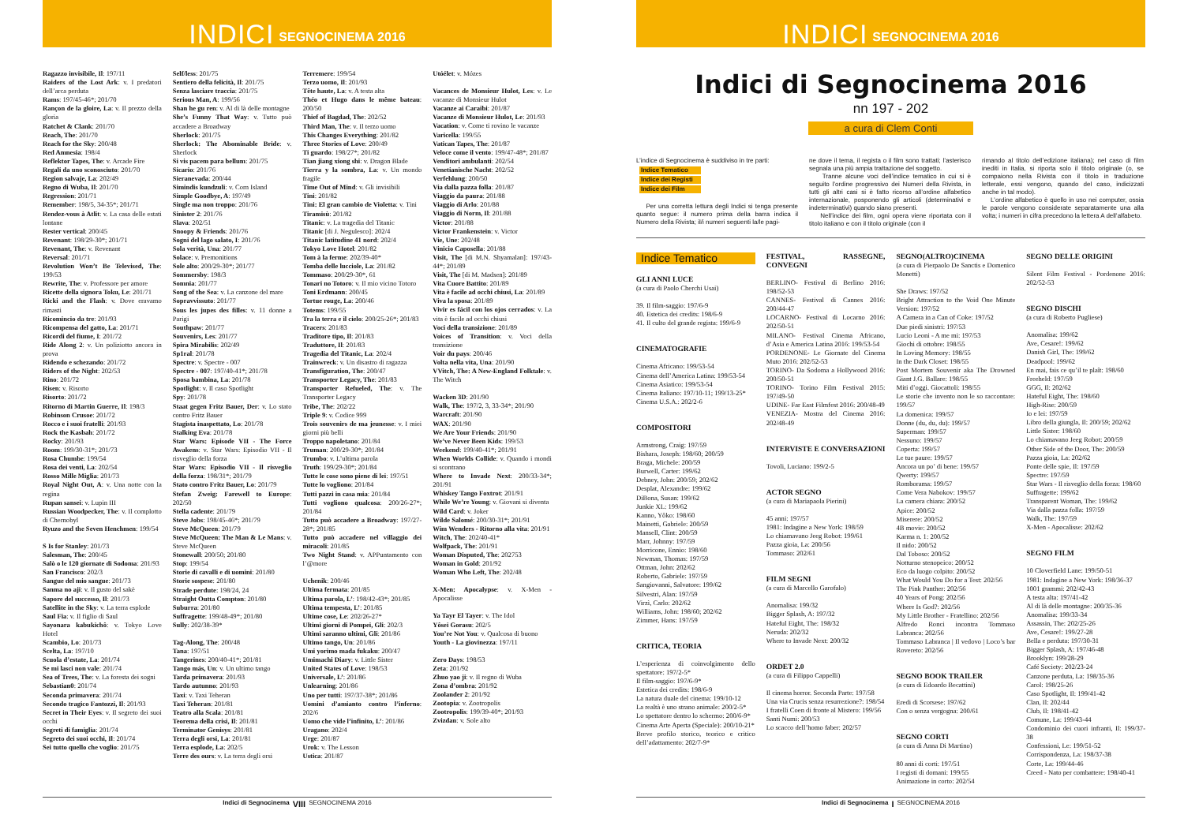INDICI SEGNOCINEMA 2016
Ragazzo invisibile, Il: 197/11
Raiders of the Lost Ark: v. I predatori dell’arca perduta
Rams: 197/45-46*; 201/70
Rançon de la gloire, La: v. Il prezzo della gloria
Ratchet & Clank: 201/70
Reach, The: 201/70
Reach for the Sky: 200/48
Red Amnesia: 198/4
Reflektor Tapes, The: v. Arcade Fire
Regali da uno sconosciuto: 201/70
Region salvaje, La: 202/49
Regno di Wuba, Il: 201/70
Regression: 201/71
Remember: 198/5, 34-35*; 201/71
Rendez-vous à Atlit: v. La casa delle estati lontane
Rester vertical: 200/45
Revenant: 198/29-30*; 201/71
Revenant, The: v. Revenant
Reversal: 201/71
Revolution Won’t Be Televised, The: 199/53
Rewrite, The: v. Professore per amore
Ricette della signora Toku, Le: 201/71
Ricki and the Flash: v. Dove eravamo rimasti
Ricomincio da tre: 201/93
Ricompensa del gatto, La: 201/71
Ricordi del fiume, I: 201/72
Ride Along 2: v. Un poliziotto ancora in prova
Ridendo e schezando: 201/72
Riders of the Night: 202/53
Rino: 201/72
Risen: v. Risorto
Risorto: 201/72
Ritorno di Martin Guerre, Il: 198/3
Robinson Crusoe: 201/72
Rocco e i suoi fratelli: 201/93
Rock the Kasbah: 201/72
Rocky: 201/93
Room: 199/30-31*; 201/73
Rosa Chumbe: 199/54
Rosa dei venti, La: 202/54
Rosso Mille Miglia: 201/73
Royal Night Out, A: v. Una notte con la regina
Rupan sansei: v. Lupin III
Russian Woodpecker, The: v. Il complotto di Chernobyl
Ryuzo and the Seven Henchmen: 199/54
S Is for Stanley: 201/73
Salesman, The: 200/45
Salò o le 120 giornate di Sodoma: 201/93
San Francisco: 202/3
Sangue del mio sangue: 201/73
Sanma no aji: v. Il gusto del sakè
Sapore del successo, Il: 201/73
Satellite in the Sky: v. La terra esplode
Saul Fia: v. Il figlio di Saul
Sayonara kabukichô: v. Tokyo Love Hotel
Scambio, Lo: 201/73
Scelta, La: 197/10
Scuola d’estate, La: 201/74
Se mi lasci non vale: 201/74
Sea of Trees, The: v. La foresta dei sogni
Sebastian0: 201/74
Seconda primavera: 201/74
Secondo tragico Fantozzi, Il: 201/93
Secret in Their Eyes: v. Il segreto dei suoi occhi
Segreti di famiglia: 201/74
Segreto dei suoi occhi, Il: 201/74
Sei tutto quello che voglio: 201/75
Self/less: 201/75
Sentiero della felicità, Il: 201/75
Senza lasciare traccia: 201/75
Serious Man, A: 199/56
Shan he gu ren: v. Al di là delle montagne
She’s Funny That Way: v. Tutto può accadere a Broadway
Sherlock: 201/75
Sherlock: The Abominable Bride: v. Sherlock
Si vis pacem para bellum: 201/75
Sicario: 201/76
Sieranevada: 200/44
Simindis kundzuli: v. Corn Island
Simple Goodbye, A: 197/49
Single ma non troppo: 201/76
Sinister 2: 201/76
Slava: 202/51
Snoopy & Friends: 201/76
Sogni del lago salato, I: 201/76
Sola verità, Una: 201/77
Solace: v. Premonitions
Sole alto: 200/29-30*; 201/77
Sommersby: 198/3
Somnia: 201/77
Song of the Sea: v. La canzone del mare
Sopravvissuto: 201/77
Sous les jupes des filles: v. 11 donne a Parigi
Southpaw: 201/77
Souvenirs, Les: 201/77
Spira Mirabilis: 202/49
Sp1ral: 201/78
Spectre: v. Spectre - 007
Spectre - 007: 197/40-41*; 201/78
Sposa bambina, La: 201/78
Spotlight: v. Il caso Spotlight
Spy: 201/78
Staat gegen Fritz Bauer, Der: v. Lo stato contro Fritz Bauer
Stagista inaspettato, Lo: 201/78
Stalking Eva: 201/78
Star Wars: Episode VII - The Force Awakens: v. Star Wars: Episodio VII - Il risveglio della forza
Star Wars: Episodio VII - Il risveglio della forza: 198/31*; 201/79
Stato contro Fritz Bauer, Lo: 201/79
Stefan Zweig: Farewell to Europe: 202/50
Stella cadente: 201/79
Steve Jobs: 198/45-46*; 201/79
Steve McQueen: 201/79
Steve McQueen: The Man & Le Mans: v. Steve McQueen
Stonewall: 200/50; 201/80
Stop: 199/54
Storie di cavalli e di uomini: 201/80
Storie sospese: 201/80
Strade perdute: 198/24, 24
Straight Outta Compton: 201/80
Suburra: 201/80
Suffragette: 199/48-49*; 201/80
Sully: 202/38-39*
Tag-Along, The: 200/48
Tana: 197/51
Tangerines: 200/40-41*; 201/81
Tango más, Un: v. Un ultimo tango
Tarda primavera: 201/93
Tardo autunno: 201/93
Taxi: v. Taxi Teheran
Taxi Teheran: 201/81
Teatro alla Scala: 201/81
Teorema della crisi, Il: 201/81
Terminator Genisys: 201/81
Terra degli orsi, La: 201/81
Terra esplode, La: 202/5
Terre des ours: v. La terra degli orsi
Terremere: 199/54
Terzo uomo, Il: 201/93
Tête haute, La: v. A testa alta
Théo et Hugo dans le même bateau: 200/50
Thief of Bagdad, The: 202/52
Third Man, The: v. Il terzo uomo
This Changes Everything: 201/82
Three Stories of Love: 200/49
Ti guardo: 198/27*; 201/82
Tian jiang xiong shi: v. Dragon Blade
Tierra y la sombra, La: v. Un mondo fragile
Time Out of Mind: v. Gli invisibili
Tini: 201/82
Tini: El gran cambio de Violetta: v. Tini
Tiramisù: 201/82
Titanic: v. La tragedia del Titanic
Titanic [di J. Negulesco]: 202/4
Titanic latitudine 41 nord: 202/4
Tokyo Love Hotel: 201/82
Tom à la ferme: 202/39-40*
Tomba delle lucciole, La: 201/82
Tommaso: 200/29-30*, 61
Tonari no Totoro: v. Il mio vicino Totoro
Toni Erdmann: 200/45
Tortue rouge, La: 200/46
Totems: 199/55
Tra la terra e il cielo: 200/25-26*; 201/83
Tracers: 201/83
Traditore tipo, Il: 201/83
Traduttore, Il: 201/83
Tragedia del Titanic, La: 202/4
Trainwreck: v. Un disastro di ragazza
Transfiguration, The: 200/47
Transporter Legacy, The: 201/83
Transporter Refueled, The: v. The Transporter Legacy
Tribe, The: 202/22
Triple 9: v. Codice 999
Trois souvenirs de ma jeunesse: v. I miei giorni più belli
Troppo napoletano: 201/84
Truman: 200/29-30*; 201/84
Trumbo: v. L’ultima parola
Truth: 199/29-30*; 201/84
Tutte le cose sono piene di lei: 197/51
Tutte lo vogliono: 201/84
Tutti pazzi in casa mia: 201/84
Tutti vogliono qualcosa: 200/26-27*; 201/84
Tutto può accadere a Broadway: 197/27-28*; 201/85
Tutto può accadere nel villaggio dei miracoli: 201/85
Two Night Stand: v. APPuntamento con l’@more
Uchenik: 200/46
Ultima fermata: 201/85
Ultima parola, L’: 198/42-43*; 201/85
Ultima tempesta, L’: 201/85
Ultime cose, Le: 202/26-27*
Ultimi giorni di Pompei, Gli: 202/3
Ultimi saranno ultimi, Gli: 201/86
Ultimo tango, Un: 201/86
Umi yorimo mada fukaku: 200/47
Umimachi Diary: v. Little Sister
United States of Love: 198/53
Universale, L’: 201/86
Unlearning: 201/86
Uno per tutti: 197/37-38*; 201/86
Uomini d’amianto contro l’inferno: 202/6
Uomo che vide l’infinito, L’: 201/86
Uragano: 202/4
Urge: 201/87
Urok: v. The Lesson
Ustica: 201/87
Utóélet: v. Mózes
Vacances de Monsieur Hulot, Les: v. Le vacanze di Monsieur Hulot
Vacanze ai Caraibi: 201/87
Vacanze di Monsieur Hulot, Le: 201/93
Vacation: v. Come ti rovino le vacanze
Varicella: 199/55
Vatican Tapes, The: 201/87
Veloce come il vento: 199/47-48*; 201/87
Venditori ambulanti: 202/54
Venetianische Nacht: 202/52
Verfehlung: 200/50
Via dalla pazza folla: 201/87
Viaggio da paura: 201/88
Viaggio di Arlo: 201/88
Viaggio di Norm, Il: 201/88
Victor: 201/88
Victor Frankenstein: v. Victor
Vie, Une: 202/48
Vinicio Caposella: 201/88
Visit, The [di M.N. Shyamalan]: 197/43-44*; 201/89
Visit, The [di M. Madsen]: 201/89
Vita Cuore Battito: 201/89
Vita è facile ad occhi chiusi, La: 201/89
Viva la sposa: 201/89
Vivir es fácil con los ojos cerrados: v. La vita è facile ad occhi chiusi
Voci della transizione: 201/89
Voices of Transition: v. Voci della transizione
Voir du pays: 200/46
Volta nella vita, Una: 201/90
VVitch, The: A New-England Folktale: v. The Witch
Wacken 3D: 201/90
Walk, The: 197/2, 3, 33-34*; 201/90
Warcraft: 201/90
WAX: 201/90
We Are Your Friends: 201/90
We’ve Never Been Kids: 199/53
Weekend: 199/40-41*; 201/91
When Worlds Collide: v. Quando i mondi si scontrano
Where to Invade Next: 200/33-34*; 201/91
Whiskey Tango Foxtrot: 201/91
While We’re Young: v. Giovani si diventa
Wild Card: v. Joker
Wilde Salomé: 200/30-31*; 201/91
Wim Wenders - Ritorno alla vita: 201/91
Witch, The: 202/40-41*
Wolfpack, The: 201/91
Woman Disputed, The: 202753
Woman in Gold: 201/92
Woman Who Left, The: 202/48
X-Men: Apocalypse: v. X-Men - Apocalisse
Ya Tayr El Tayer: v. The Idol
Yôsei Gorasu: 202/5
You’re Not You: v. Qualcosa di buono
Youth - La giovinezza: 197/11
Zero Days: 198/53
Zeta: 201/92
Zhuo yao ji: v. Il regno di Wuba
Zona d’ombra: 201/92
Zoolander 2: 201/92
Zootopia: v. Zootropolis
Zootropolis: 199/39-40*; 201/93
Zvizdan: v. Sole alto
Indici di Segnocinema VIII SEGNOCINEMA 2016
INDICI SEGNOCINEMA 2016
Indici di Segnocinema 2016
nn 197 - 202
a cura di Clem Conti
L’indice di Segnocinema è suddiviso in tre parti:
Indice Tematico
Indice dei Registi
Indice dei Film
Per una corretta lettura degli Indici si tenga presente quanto segue: il numero prima della barra indica il Numero della Rivista; il/i numeri seguenti la/le pagi-
ne dove il tema, il regista o il film sono trattati; l’asterisco segnala una più ampia trattazione del soggetto.
Tranne alcune voci dell’indice tematico in cui si è seguito l’ordine progressivo dei Numeri della Rivista, in tutti gli altri casi si è fatto ricorso all’ordine alfabetico internazionale, posponendo gli articoli (determinativi e indeterminativi) quando siano presenti.
Nell’indice dei film, ogni opera viene riportata con il titolo italiano e con il titolo originale (con il
rimando al titolo dell’edizione italiana); nel caso di film inediti in Italia, si riporta solo il titolo originale (o, se compaiono nella Rivista con il titolo in traduzione letterale, essi vengono, quando del caso, indicizzati anche in tal modo).
L’ordine alfabetico è quello in uso nei computer, ossia le parole vengono considerate separatamente una alla volta; i numeri in cifra precedono la lettera A dell’alfabeto.
Indice Tematico
GLI ANNI LUCE
(a cura di Paolo Cherchi Usai)
39. Il film-saggio: 197/6-9
40. Estetica dei credits: 198/6-9
41. Il culto del grande regista: 199/6-9
CINEMATOGRAFIE
Cinema Africano: 199/53-54
Cinema dell’America Latina: 199/53-54
Cinema Asiatico: 199/53-54
Cinema Italiano: 197/10-11; 199/13-25*
Cinema U.S.A.: 202/2-6
COMPOSITORI
Armstrong, Craig: 197/59
Bishara, Joseph: 198/60; 200/59
Braga, Michele: 200/59
Burwell, Carter: 199/62
Debney, John: 200/59; 202/62
Desplat, Alexandre: 199/62
DiBona, Susan: 199/62
Junkie XL: 199/62
Kanno, Yôko: 198/60
Mainetti, Gabriele: 200/59
Mansell, Clint: 200/59
Marr, Johnny: 197/59
Morricone, Ennio: 198/60
Newman, Thomas: 197/59
Ottman, John: 202/62
Roberto, Gabriele: 197/59
Sangiovanni, Salvatore: 199/62
Silvestri, Alan: 197/59
Virzì, Carlo: 202/62
Williams, John: 198/60; 202/62
Zimmer, Hans: 197/59
CRITICA, TEORIA
L’esperienza di coinvolgimento dello spettatore: 197/2-5*
Il film-saggio: 197/6-9*
Estetica dei credits: 198/6-9
La natura duale del cinema: 199/10-12
La realtà è uno strano animale: 200/2-5*
Lo spettatore dentro lo schermo: 200/6-9*
Cinema Arte Aperta (Speciale): 200/10-21*
Breve profilo storico, teorico e critico dell’adattamento: 202/7-9*
FESTIVAL, RASSEGNE, CONVEGNI
BERLINO- Festival di Berlino 2016: 198/52-53
CANNES- Festival di Cannes 2016: 200/44-47
LOCARNO- Festival di Locarno 2016: 202/50-51
MILANO- Festival Cinema Africano, d’Asia e America Latina 2016: 199/53-54
PORDENONE- Le Giornate del Cinema Muto 2016: 202/52-53
TORINO- Da Sodoma a Hollywood 2016: 200/50-51
TORINO- Torino Film Festival 2015: 197/49-50
UDINE- Far East Filmfest 2016: 200/48-49
VENEZIA- Mostra del Cinema 2016: 202/48-49
INTERVISTE E CONVERSAZIONI
Tovoli, Luciano: 199/2-5
ACTOR SEGNO
(a cura di Mariapaola Pierini)
45 anni: 197/57
1981: Indagine a New York: 198/59
Lo chiamavano Jeeg Robot: 199/61
Pazza gioia, La: 200/56
Tommaso: 202/61
FILM SEGNI
(a cura di Marcello Garofalo)
Anomalisa: 199/32
Bigger Splash, A: 197/32
Hateful Eight, The: 198/32
Neruda: 202/32
Where to Invade Next: 200/32
ORDET 2.0
(a cura di Filippo Cappelli)
Il cinema horror. Seconda Parte: 197/58
Una via Crucis senza resurrezione?: 198/54
I fratelli Coen di fronte al Mistero: 199/56
Santi Numi: 200/53
Lo scacco dell’homo faber: 202/57
SEGNO(ALTRO)CINEMA
(a cura di Pierpaolo De Sanctis e Domenico Monetti)
She Draws: 197/52
Bright Attraction to the Void One Minute Version: 197/52
A Camera in a Can of Coke: 197/52
Due piedi sinistri: 197/53
Lucio Leoni - A me mi: 197/53
Giochi di ottobre: 198/55
In Loving Memory: 198/55
In the Dark Closet: 198/55
Post Mortem Souvenir aka The Drowned Giant J.G. Ballare: 198/55
Miti d’oggi. Giocattoli: 198/55
Le storie che invento non le so raccontare: 199/57
La domenica: 199/57
Donne (du, du, du): 199/57
Superman: 199/57
Nessuno: 199/57
Coperta: 199/57
Le tue paure: 199/57
Ancora un po’ di bene: 199/57
Qwerty: 199/57
Romborama: 199/57
Come Vera Nabokov: 199/57
La camera chiara: 200/52
Apice: 200/52
Miserere: 200/52
4B movie: 200/52
Karma n. 1: 200/52
Il nido: 200/52
Dal Toboso: 200/52
Notturno stenopeico: 200/52
Eco da luogo colpito: 200/52
What Would You Do for a Test: 202/56
The Pink Panther: 202/56
40 Years of Pong: 202/56
Where Is God?: 202/56
My Little Brother - Fratellino: 202/56
Alfredo Ronci incontra Tommaso Labranca: 202/56
Tommaso Labranca | Il vedovo | Loco’s bar Rovereto: 202/56
SEGNO BOOK TRAILER
(a cura di Edoardo Becattini)
Eredi di Scorsese: 197/62
Con o senza vergogna: 200/61
SEGNO CORTI
(a cura di Anna Di Martino)
80 anni di corti: 197/51
I registi di domani: 199/55
Animazione in corto: 202/54
SEGNO DELLE ORIGINI
Silent Film Festival - Pordenone 2016: 202/52-53
SEGNO DISCHI
(a cura di Roberto Pugliese)
Anomalisa: 199/62
Ave, Cesare!: 199/62
Danish Girl, The: 199/62
Deadpool: 199/62
En mai, fais ce qu’il te plaît: 198/60
Freeheld: 197/59
GGG, Il: 202/62
Hateful Eight, The: 198/60
High-Rise: 200/59
Io e lei: 197/59
Libro della giungla, Il: 200/59; 202/62
Little Sister: 198/60
Lo chiamavano Jeeg Robot: 200/59
Other Side of the Door, The: 200/59
Pazza gioia, La: 202/62
Ponte delle spie, Il: 197/59
Spectre: 197/59
Star Wars - Il risveglio della forza: 198/60
Suffragette: 199/62
Transparent Woman, The: 199/62
Via dalla pazza folla: 197/59
Walk, The: 197/59
X-Men - Apocalisse: 202/62
SEGNO FILM
10 Cloverfield Lane: 199/50-51
1981: Indagine a New York: 198/36-37
1001 grammi: 202/42-43
A testa alta: 197/41-42
Al di là delle montagne: 200/35-36
Anomalisa: 199/33-34
Assassin, The: 202/25-26
Ave, Cesare!: 199/27-28
Bella e perduta: 197/30-31
Bigger Splash, A: 197/46-48
Brooklyn: 199/28-29
Café Society: 202/23-24
Canzone perduta, La: 198/35-36
Carol: 198/25-26
Caso Spotlight, Il: 199/41-42
Clan, Il: 202/44
Club, Il: 198/41-42
Comune, La: 199/43-44
Condominio dei cuori infranti, Il: 199/37-38
Confessioni, Le: 199/51-52
Corrispondenza, La: 198/37-38
Corte, La: 199/44-46
Creed - Nato per combattere: 198/40-41
Indici di Segnocinema I SEGNOCINEMA 2016